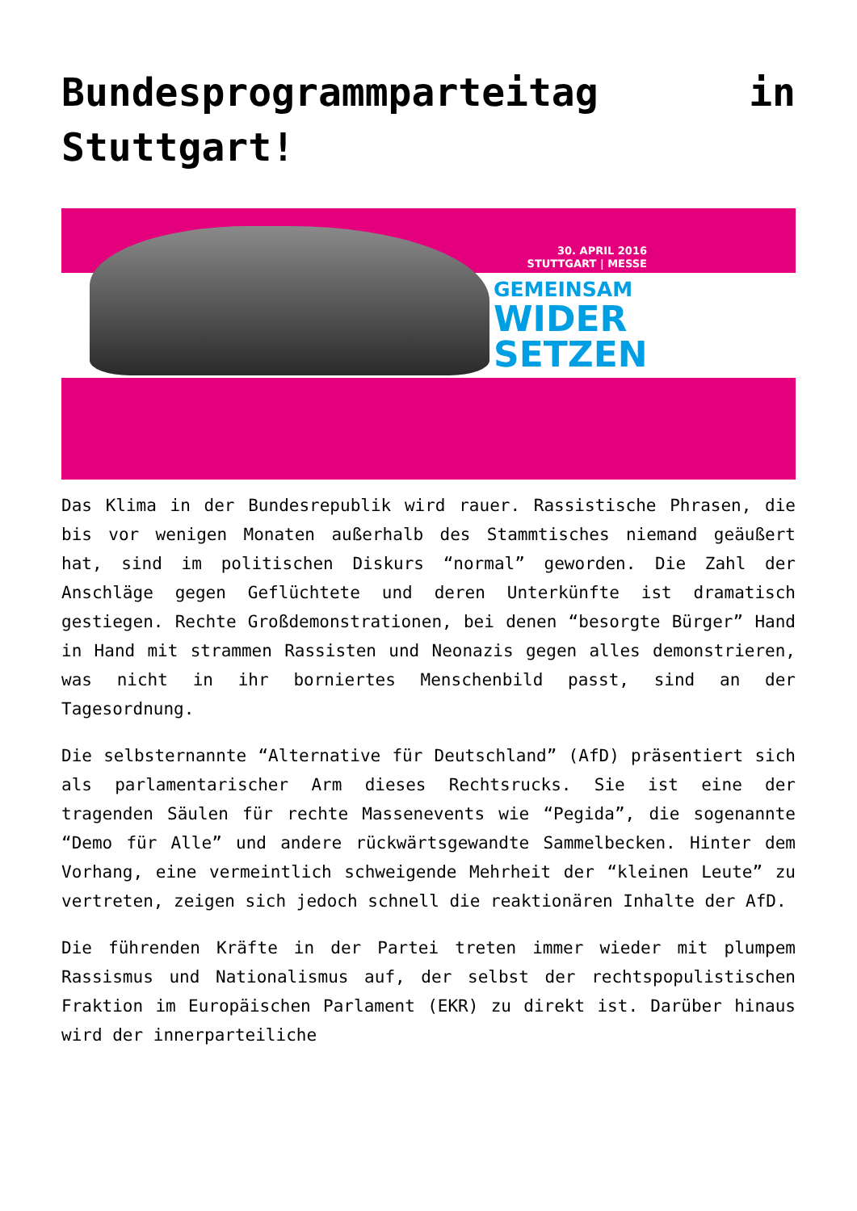Bundesprogrammparteitag in Stuttgart!
30. APRIL 2016
STUTTGART | MESSE
GEMEINSAM
WIDER
SETZEN
Das Klima in der Bundesrepublik wird rauer. Rassistische Phrasen, die bis vor wenigen Monaten außerhalb des Stammtisches niemand geäußert hat, sind im politischen Diskurs “normal” geworden. Die Zahl der Anschläge gegen Geflüchtete und deren Unterkünfte ist dramatisch gestiegen. Rechte Großdemonstrationen, bei denen “besorgte Bürger” Hand in Hand mit strammen Rassisten und Neonazis gegen alles demonstrieren, was nicht in ihr borniertes Menschenbild passt, sind an der Tagesordnung.
Die selbsternannte “Alternative für Deutschland” (AfD) präsentiert sich als parlamentarischer Arm dieses Rechtsrucks. Sie ist eine der tragenden Säulen für rechte Massenevents wie “Pegida”, die sogenannte “Demo für Alle” und andere rückwärtsgewandte Sammelbecken. Hinter dem Vorhang, eine vermeintlich schweigende Mehrheit der “kleinen Leute” zu vertreten, zeigen sich jedoch schnell die reaktionären Inhalte der AfD.
Die führenden Kräfte in der Partei treten immer wieder mit plumpem Rassismus und Nationalismus auf, der selbst der rechtspopulistischen Fraktion im Europäischen Parlament (EKR) zu direkt ist. Darüber hinaus wird der innerparteiliche